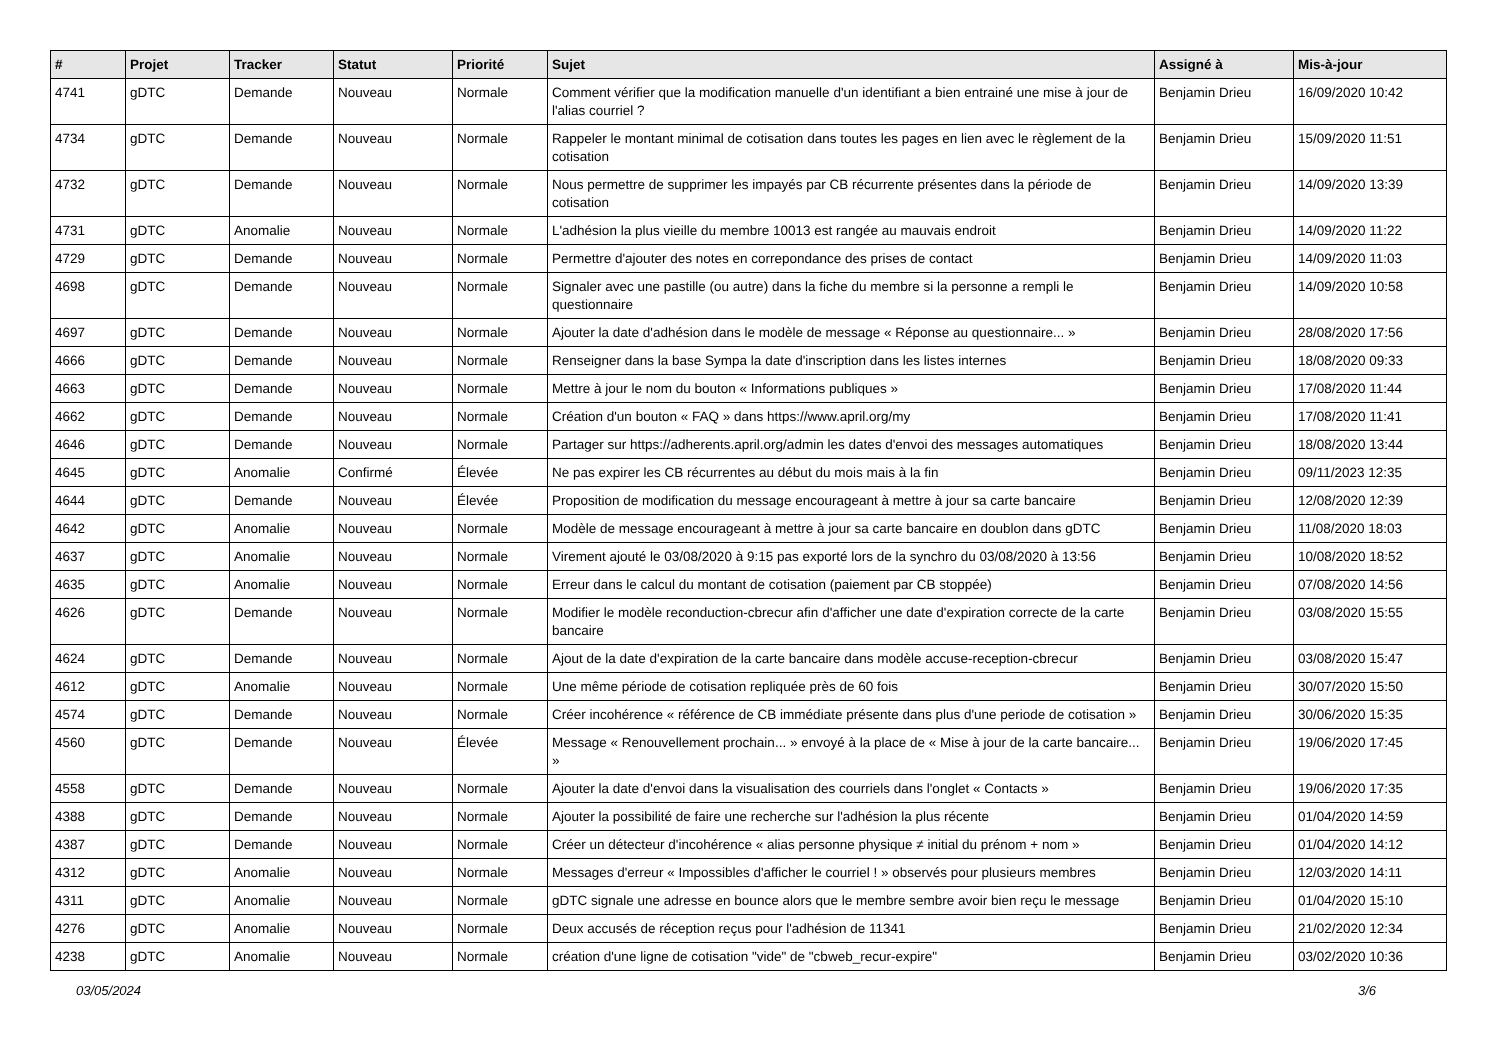| # | Projet | Tracker | Statut | Priorité | Sujet | Assigné à | Mis-à-jour |
| --- | --- | --- | --- | --- | --- | --- | --- |
| 4741 | gDTC | Demande | Nouveau | Normale | Comment vérifier que la modification manuelle d'un identifiant a bien entrainé une mise à jour de l'alias courriel ? | Benjamin Drieu | 16/09/2020 10:42 |
| 4734 | gDTC | Demande | Nouveau | Normale | Rappeler le montant minimal de cotisation dans toutes les pages en lien avec le règlement de la cotisation | Benjamin Drieu | 15/09/2020 11:51 |
| 4732 | gDTC | Demande | Nouveau | Normale | Nous permettre de supprimer les impayés par CB récurrente présentes dans la période de cotisation | Benjamin Drieu | 14/09/2020 13:39 |
| 4731 | gDTC | Anomalie | Nouveau | Normale | L'adhésion la plus vieille du membre 10013 est rangée au mauvais endroit | Benjamin Drieu | 14/09/2020 11:22 |
| 4729 | gDTC | Demande | Nouveau | Normale | Permettre d'ajouter des notes en correpondance des prises de contact | Benjamin Drieu | 14/09/2020 11:03 |
| 4698 | gDTC | Demande | Nouveau | Normale | Signaler avec une pastille (ou autre) dans la fiche du membre si la personne a rempli le questionnaire | Benjamin Drieu | 14/09/2020 10:58 |
| 4697 | gDTC | Demande | Nouveau | Normale | Ajouter la date d'adhésion dans le modèle de message « Réponse au questionnaire... » | Benjamin Drieu | 28/08/2020 17:56 |
| 4666 | gDTC | Demande | Nouveau | Normale | Renseigner dans la base Sympa la date d'inscription dans les listes internes | Benjamin Drieu | 18/08/2020 09:33 |
| 4663 | gDTC | Demande | Nouveau | Normale | Mettre à jour le nom du bouton « Informations publiques » | Benjamin Drieu | 17/08/2020 11:44 |
| 4662 | gDTC | Demande | Nouveau | Normale | Création d'un bouton « FAQ » dans https://www.april.org/my | Benjamin Drieu | 17/08/2020 11:41 |
| 4646 | gDTC | Demande | Nouveau | Normale | Partager sur https://adherents.april.org/admin les dates d'envoi des messages automatiques | Benjamin Drieu | 18/08/2020 13:44 |
| 4645 | gDTC | Anomalie | Confirmé | Élevée | Ne pas expirer les CB récurrentes au début du mois mais à la fin | Benjamin Drieu | 09/11/2023 12:35 |
| 4644 | gDTC | Demande | Nouveau | Élevée | Proposition de modification du message encourageant à mettre à jour sa carte bancaire | Benjamin Drieu | 12/08/2020 12:39 |
| 4642 | gDTC | Anomalie | Nouveau | Normale | Modèle de message encourageant à mettre à jour sa carte bancaire en doublon dans gDTC | Benjamin Drieu | 11/08/2020 18:03 |
| 4637 | gDTC | Anomalie | Nouveau | Normale | Virement ajouté le 03/08/2020 à 9:15 pas exporté lors de la synchro du 03/08/2020 à 13:56 | Benjamin Drieu | 10/08/2020 18:52 |
| 4635 | gDTC | Anomalie | Nouveau | Normale | Erreur dans le calcul du montant de cotisation (paiement par CB stoppée) | Benjamin Drieu | 07/08/2020 14:56 |
| 4626 | gDTC | Demande | Nouveau | Normale | Modifier le modèle reconduction-cbrecur afin d'afficher une date d'expiration correcte de la carte bancaire | Benjamin Drieu | 03/08/2020 15:55 |
| 4624 | gDTC | Demande | Nouveau | Normale | Ajout de la date d'expiration de la carte bancaire dans modèle accuse-reception-cbrecur | Benjamin Drieu | 03/08/2020 15:47 |
| 4612 | gDTC | Anomalie | Nouveau | Normale | Une même période de cotisation repliquée près de 60 fois | Benjamin Drieu | 30/07/2020 15:50 |
| 4574 | gDTC | Demande | Nouveau | Normale | Créer incohérence « référence de CB immédiate présente dans plus d'une periode de cotisation » | Benjamin Drieu | 30/06/2020 15:35 |
| 4560 | gDTC | Demande | Nouveau | Élevée | Message « Renouvellement prochain... » envoyé à la place de « Mise à jour de la carte bancaire... » | Benjamin Drieu | 19/06/2020 17:45 |
| 4558 | gDTC | Demande | Nouveau | Normale | Ajouter la date d'envoi dans la visualisation des courriels dans l'onglet « Contacts » | Benjamin Drieu | 19/06/2020 17:35 |
| 4388 | gDTC | Demande | Nouveau | Normale | Ajouter la possibilité de faire une recherche sur l'adhésion la plus récente | Benjamin Drieu | 01/04/2020 14:59 |
| 4387 | gDTC | Demande | Nouveau | Normale | Créer un détecteur d'incohérence « alias personne physique ≠ initial du prénom + nom » | Benjamin Drieu | 01/04/2020 14:12 |
| 4312 | gDTC | Anomalie | Nouveau | Normale | Messages d'erreur « Impossibles d'afficher le courriel ! » observés pour plusieurs membres | Benjamin Drieu | 12/03/2020 14:11 |
| 4311 | gDTC | Anomalie | Nouveau | Normale | gDTC signale une adresse en bounce alors que le membre sembre avoir bien reçu le message | Benjamin Drieu | 01/04/2020 15:10 |
| 4276 | gDTC | Anomalie | Nouveau | Normale | Deux accusés de réception reçus pour l'adhésion de 11341 | Benjamin Drieu | 21/02/2020 12:34 |
| 4238 | gDTC | Anomalie | Nouveau | Normale | création d'une ligne de cotisation "vide" de "cbweb_recur-expire" | Benjamin Drieu | 03/02/2020 10:36 |
03/05/2024 3/6